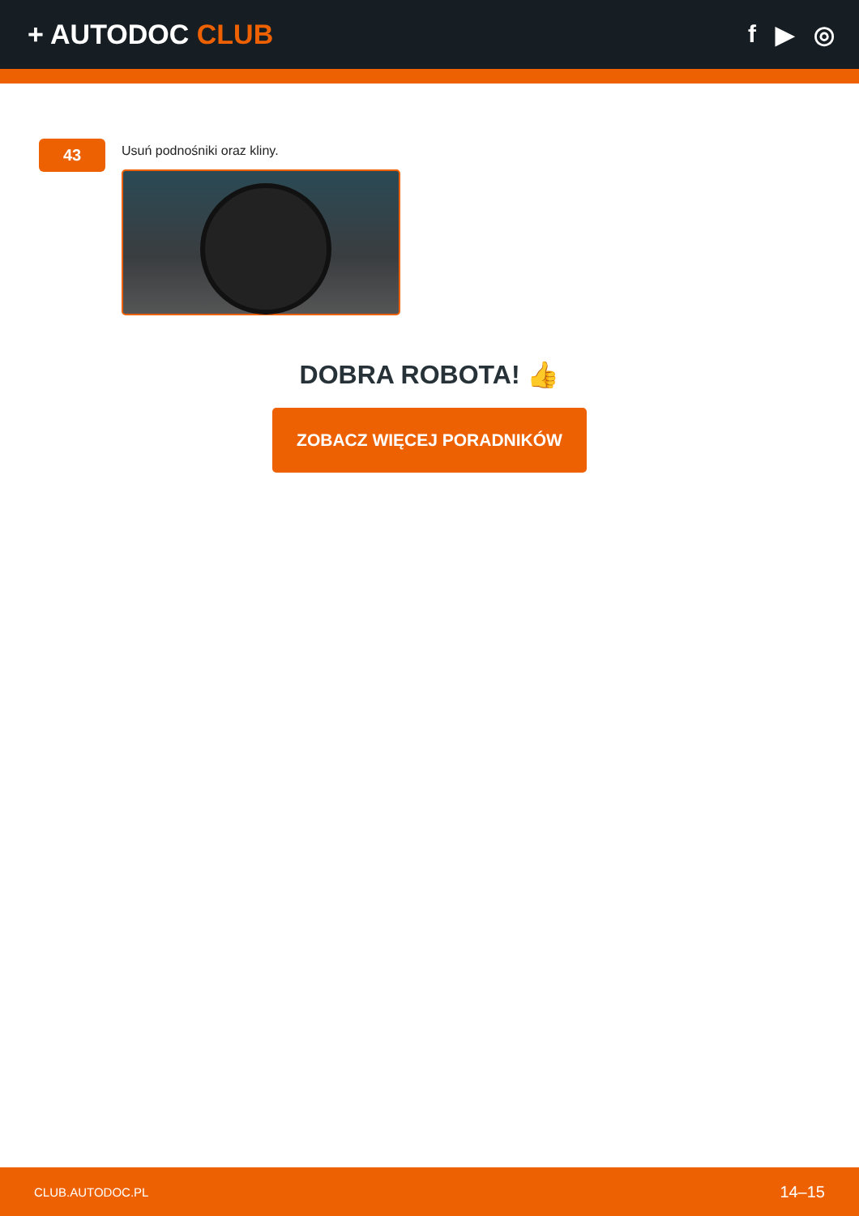+ AUTODOC CLUB f ▶ ◎
43
Usuń podnośniki oraz kliny.
DOBRA ROBOTA! 👍
ZOBACZ WIĘCEJ PORADNIKÓW
CLUB.AUTODOC.PL 14–15